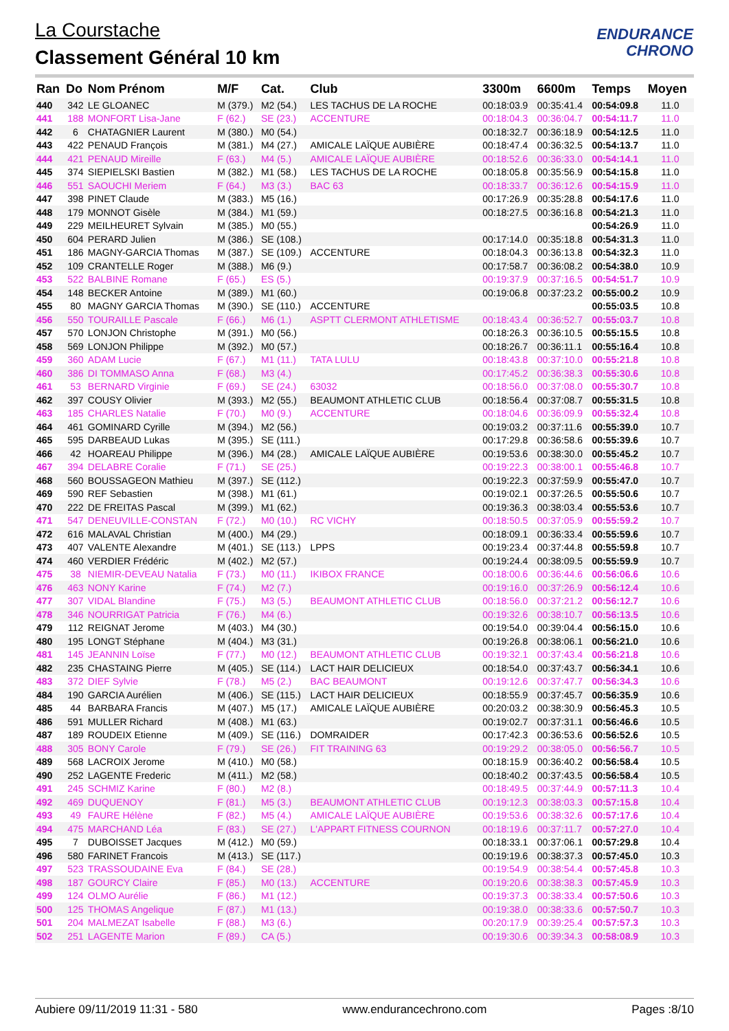La Courstache
Classement Général 10 km
ENDURANCE
CHRONO
| Ran | Do | Nom Prénom | M/F | Cat. | Club | 3300m | 6600m | Temps | Moyen |
| --- | --- | --- | --- | --- | --- | --- | --- | --- | --- |
| 440 | 342 | LE GLOANEC | M (379.) | M2 (54.) | LES TACHUS DE LA ROCHE | 00:18:03.9 | 00:35:41.4 | 00:54:09.8 | 11.0 |
| 441 | 188 | MONFORT Lisa-Jane | F (62.) | SE (23.) | ACCENTURE | 00:18:04.3 | 00:36:04.7 | 00:54:11.7 | 11.0 |
| 442 | 6 | CHATAGNIER Laurent | M (380.) | M0 (54.) | | 00:18:32.7 | 00:36:18.9 | 00:54:12.5 | 11.0 |
| 443 | 422 | PENAUD François | M (381.) | M4 (27.) | AMICALE LAÏQUE AUBIÈRE | 00:18:47.4 | 00:36:32.5 | 00:54:13.7 | 11.0 |
| 444 | 421 | PENAUD Mireille | F (63.) | M4 (5.) | AMICALE LAÏQUE AUBIÈRE | 00:18:52.6 | 00:36:33.0 | 00:54:14.1 | 11.0 |
| 445 | 374 | SIEPIELSKI Bastien | M (382.) | M1 (58.) | LES TACHUS DE LA ROCHE | 00:18:05.8 | 00:35:56.9 | 00:54:15.8 | 11.0 |
| 446 | 551 | SAOUCHI Meriem | F (64.) | M3 (3.) | BAC 63 | 00:18:33.7 | 00:36:12.6 | 00:54:15.9 | 11.0 |
| 447 | 398 | PINET Claude | M (383.) | M5 (16.) | | 00:17:26.9 | 00:35:28.8 | 00:54:17.6 | 11.0 |
| 448 | 179 | MONNOT Gisèle | M (384.) | M1 (59.) | | 00:18:27.5 | 00:36:16.8 | 00:54:21.3 | 11.0 |
| 449 | 229 | MEILHEURET Sylvain | M (385.) | M0 (55.) | | | | 00:54:26.9 | 11.0 |
| 450 | 604 | PERARD Julien | M (386.) | SE (108.) | | 00:17:14.0 | 00:35:18.8 | 00:54:31.3 | 11.0 |
| 451 | 186 | MAGNY-GARCIA Thomas | M (387.) | SE (109.) | ACCENTURE | 00:18:04.3 | 00:36:13.8 | 00:54:32.3 | 11.0 |
| 452 | 109 | CRANTELLE Roger | M (388.) | M6 (9.) | | 00:17:58.7 | 00:36:08.2 | 00:54:38.0 | 10.9 |
| 453 | 522 | BALBINE Romane | F (65.) | ES (5.) | | 00:19:37.9 | 00:37:16.5 | 00:54:51.7 | 10.9 |
| 454 | 148 | BECKER Antoine | M (389.) | M1 (60.) | | 00:19:06.8 | 00:37:23.2 | 00:55:00.2 | 10.9 |
| 455 | 80 | MAGNY GARCIA Thomas | M (390.) | SE (110.) | ACCENTURE | | | 00:55:03.5 | 10.8 |
| 456 | 550 | TOURAILLE Pascale | F (66.) | M6 (1.) | ASPTT CLERMONT ATHLETISME | 00:18:43.4 | 00:36:52.7 | 00:55:03.7 | 10.8 |
| 457 | 570 | LONJON Christophe | M (391.) | M0 (56.) | | 00:18:26.3 | 00:36:10.5 | 00:55:15.5 | 10.8 |
| 458 | 569 | LONJON Philippe | M (392.) | M0 (57.) | | 00:18:26.7 | 00:36:11.1 | 00:55:16.4 | 10.8 |
| 459 | 360 | ADAM Lucie | F (67.) | M1 (11.) | TATA LULU | 00:18:43.8 | 00:37:10.0 | 00:55:21.8 | 10.8 |
| 460 | 386 | DI TOMMASO Anna | F (68.) | M3 (4.) | | 00:17:45.2 | 00:36:38.3 | 00:55:30.6 | 10.8 |
| 461 | 53 | BERNARD Virginie | F (69.) | SE (24.) | 63032 | 00:18:56.0 | 00:37:08.0 | 00:55:30.7 | 10.8 |
| 462 | 397 | COUSY Olivier | M (393.) | M2 (55.) | BEAUMONT ATHLETIC CLUB | 00:18:56.4 | 00:37:08.7 | 00:55:31.5 | 10.8 |
| 463 | 185 | CHARLES Natalie | F (70.) | M0 (9.) | ACCENTURE | 00:18:04.6 | 00:36:09.9 | 00:55:32.4 | 10.8 |
| 464 | 461 | GOMINARD Cyrille | M (394.) | M2 (56.) | | 00:19:03.2 | 00:37:11.6 | 00:55:39.0 | 10.7 |
| 465 | 595 | DARBEAUD Lukas | M (395.) | SE (111.) | | 00:17:29.8 | 00:36:58.6 | 00:55:39.6 | 10.7 |
| 466 | 42 | HOAREAU Philippe | M (396.) | M4 (28.) | AMICALE LAÏQUE AUBIÈRE | 00:19:53.6 | 00:38:30.0 | 00:55:45.2 | 10.7 |
| 467 | 394 | DELABRE Coralie | F (71.) | SE (25.) | | 00:19:22.3 | 00:38:00.1 | 00:55:46.8 | 10.7 |
| 468 | 560 | BOUSSAGEON Mathieu | M (397.) | SE (112.) | | 00:19:22.3 | 00:37:59.9 | 00:55:47.0 | 10.7 |
| 469 | 590 | REF Sebastien | M (398.) | M1 (61.) | | 00:19:02.1 | 00:37:26.5 | 00:55:50.6 | 10.7 |
| 470 | 222 | DE FREITAS Pascal | M (399.) | M1 (62.) | | 00:19:36.3 | 00:38:03.4 | 00:55:53.6 | 10.7 |
| 471 | 547 | DENEUVILLE-CONSTAN | F (72.) | M0 (10.) | RC VICHY | 00:18:50.5 | 00:37:05.9 | 00:55:59.2 | 10.7 |
| 472 | 616 | MALAVAL Christian | M (400.) | M4 (29.) | | 00:18:09.1 | 00:36:33.4 | 00:55:59.6 | 10.7 |
| 473 | 407 | VALENTE Alexandre | M (401.) | SE (113.) | LPPS | 00:19:23.4 | 00:37:44.8 | 00:55:59.8 | 10.7 |
| 474 | 460 | VERDIER Frédéric | M (402.) | M2 (57.) | | 00:19:24.4 | 00:38:09.5 | 00:55:59.9 | 10.7 |
| 475 | 38 | NIEMIR-DEVEAU Natalia | F (73.) | M0 (11.) | IKIBOX FRANCE | 00:18:00.6 | 00:36:44.6 | 00:56:06.6 | 10.6 |
| 476 | 463 | NONY Karine | F (74.) | M2 (7.) | | 00:19:16.0 | 00:37:26.9 | 00:56:12.4 | 10.6 |
| 477 | 307 | VIDAL Blandine | F (75.) | M3 (5.) | BEAUMONT ATHLETIC CLUB | 00:18:56.0 | 00:37:21.2 | 00:56:12.7 | 10.6 |
| 478 | 346 | NOURRIGAT Patricia | F (76.) | M4 (6.) | | 00:19:32.6 | 00:38:10.7 | 00:56:13.5 | 10.6 |
| 479 | 112 | REIGNAT Jerome | M (403.) | M4 (30.) | | 00:19:54.0 | 00:39:04.4 | 00:56:15.0 | 10.6 |
| 480 | 195 | LONGT Stéphane | M (404.) | M3 (31.) | | 00:19:26.8 | 00:38:06.1 | 00:56:21.0 | 10.6 |
| 481 | 145 | JEANNIN Loïse | F (77.) | M0 (12.) | BEAUMONT ATHLETIC CLUB | 00:19:32.1 | 00:37:43.4 | 00:56:21.8 | 10.6 |
| 482 | 235 | CHASTAING Pierre | M (405.) | SE (114.) | LACT HAIR DELICIEUX | 00:18:54.0 | 00:37:43.7 | 00:56:34.1 | 10.6 |
| 483 | 372 | DIEF Sylvie | F (78.) | M5 (2.) | BAC BEAUMONT | 00:19:12.6 | 00:37:47.7 | 00:56:34.3 | 10.6 |
| 484 | 190 | GARCIA Aurélien | M (406.) | SE (115.) | LACT HAIR DELICIEUX | 00:18:55.9 | 00:37:45.7 | 00:56:35.9 | 10.6 |
| 485 | 44 | BARBARA Francis | M (407.) | M5 (17.) | AMICALE LAÏQUE AUBIÈRE | 00:20:03.2 | 00:38:30.9 | 00:56:45.3 | 10.5 |
| 486 | 591 | MULLER Richard | M (408.) | M1 (63.) | | 00:19:02.7 | 00:37:31.1 | 00:56:46.6 | 10.5 |
| 487 | 189 | ROUDEIX Etienne | M (409.) | SE (116.) | DOMRAIDER | 00:17:42.3 | 00:36:53.6 | 00:56:52.6 | 10.5 |
| 488 | 305 | BONY Carole | F (79.) | SE (26.) | FIT TRAINING 63 | 00:19:29.2 | 00:38:05.0 | 00:56:56.7 | 10.5 |
| 489 | 568 | LACROIX Jerome | M (410.) | M0 (58.) | | 00:18:15.9 | 00:36:40.2 | 00:56:58.4 | 10.5 |
| 490 | 252 | LAGENTE Frederic | M (411.) | M2 (58.) | | 00:18:40.2 | 00:37:43.5 | 00:56:58.4 | 10.5 |
| 491 | 245 | SCHMIZ Karine | F (80.) | M2 (8.) | | 00:18:49.5 | 00:37:44.9 | 00:57:11.3 | 10.4 |
| 492 | 469 | DUQUENOY | F (81.) | M5 (3.) | BEAUMONT ATHLETIC CLUB | 00:19:12.3 | 00:38:03.3 | 00:57:15.8 | 10.4 |
| 493 | 49 | FAURE Hélène | F (82.) | M5 (4.) | AMICALE LAÏQUE AUBIÈRE | 00:19:53.6 | 00:38:32.6 | 00:57:17.6 | 10.4 |
| 494 | 475 | MARCHAND Léa | F (83.) | SE (27.) | L'APPART FITNESS COURNON | 00:18:19.6 | 00:37:11.7 | 00:57:27.0 | 10.4 |
| 495 | 7 | DUBOISSET Jacques | M (412.) | M0 (59.) | | 00:18:33.1 | 00:37:06.1 | 00:57:29.8 | 10.4 |
| 496 | 580 | FARINET Francois | M (413.) | SE (117.) | | 00:19:19.6 | 00:38:37.3 | 00:57:45.0 | 10.3 |
| 497 | 523 | TRASSOUDAINE Eva | F (84.) | SE (28.) | | 00:19:54.9 | 00:38:54.4 | 00:57:45.8 | 10.3 |
| 498 | 187 | GOURCY Claire | F (85.) | M0 (13.) | ACCENTURE | 00:19:20.6 | 00:38:38.3 | 00:57:45.9 | 10.3 |
| 499 | 124 | OLMO Aurélie | F (86.) | M1 (12.) | | 00:19:37.3 | 00:38:33.4 | 00:57:50.6 | 10.3 |
| 500 | 125 | THOMAS Angelique | F (87.) | M1 (13.) | | 00:19:38.0 | 00:38:33.6 | 00:57:50.7 | 10.3 |
| 501 | 204 | MALMEZAT Isabelle | F (88.) | M3 (6.) | | 00:20:17.9 | 00:39:25.4 | 00:57:57.3 | 10.3 |
| 502 | 251 | LAGENTE Marion | F (89.) | CA (5.) | | 00:19:30.6 | 00:39:34.3 | 00:58:08.9 | 10.3 |
Aubiere 09/11/2019 11:31 - 580 www.endurancechrono.com Pages :8/10